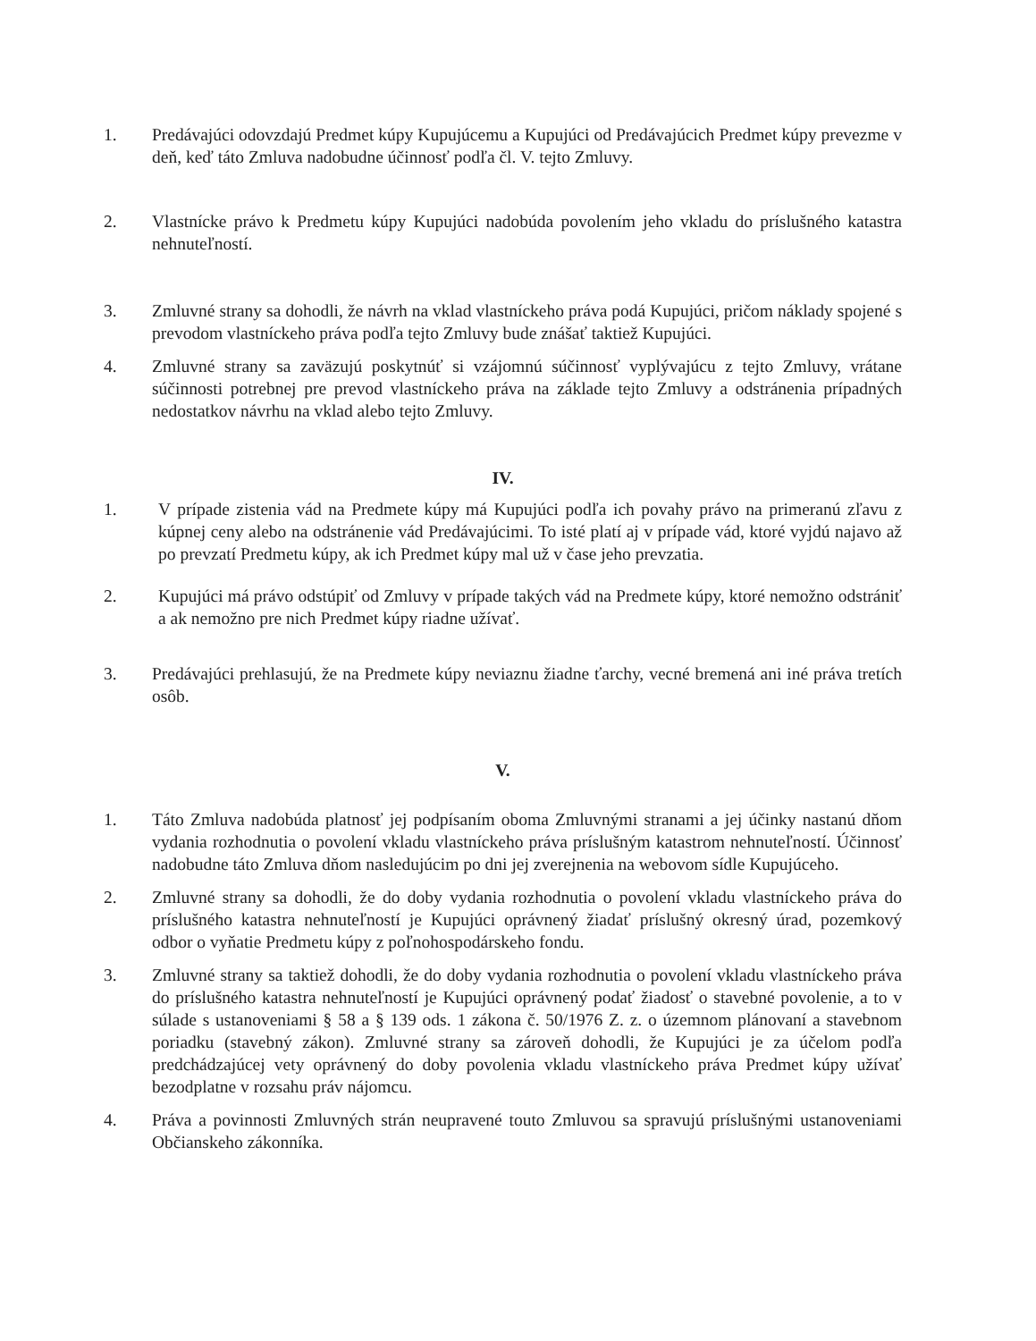1. Predávajúci odovzdajú Predmet kúpy Kupujúcemu a Kupujúci od Predávajúcich Predmet kúpy prevezme v deň, keď táto Zmluva nadobudne účinnosť podľa čl. V. tejto Zmluvy.
2. Vlastnícke právo k Predmetu kúpy Kupujúci nadobúda povolením jeho vkladu do príslušného katastra nehnuteľností.
3. Zmluvné strany sa dohodli, že návrh na vklad vlastníckeho práva podá Kupujúci, pričom náklady spojené s prevodom vlastníckeho práva podľa tejto Zmluvy bude znášať taktiež Kupujúci.
4. Zmluvné strany sa zaväzujú poskytnúť si vzájomnú súčinnosť vyplývajúcu z tejto Zmluvy, vrátane súčinnosti potrebnej pre prevod vlastníckeho práva na základe tejto Zmluvy a odstránenia prípadných nedostatkov návrhu na vklad alebo tejto Zmluvy.
IV.
1. V prípade zistenia vád na Predmete kúpy má Kupujúci podľa ich povahy právo na primeranú zľavu z kúpnej ceny alebo na odstránenie vád Predávajúcimi. To isté platí aj v prípade vád, ktoré vyjdú najavo až po prevzatí Predmetu kúpy, ak ich Predmet kúpy mal už v čase jeho prevzatia.
2. Kupujúci má právo odstúpiť od Zmluvy v prípade takých vád na Predmete kúpy, ktoré nemožno odstrániť a ak nemožno pre nich Predmet kúpy riadne užívať.
3. Predávajúci prehlasujú, že na Predmete kúpy neviaznu žiadne ťarchy, vecné bremená ani iné práva tretích osôb.
V.
1. Táto Zmluva nadobúda platnosť jej podpísaním oboma Zmluvnými stranami a jej účinky nastanú dňom vydania rozhodnutia o povolení vkladu vlastníckeho práva príslušným katastrom nehnuteľností. Účinnosť nadobudne táto Zmluva dňom nasledujúcim po dni jej zverejnenia na webovom sídle Kupujúceho.
2. Zmluvné strany sa dohodli, že do doby vydania rozhodnutia o povolení vkladu vlastníckeho práva do príslušného katastra nehnuteľností je Kupujúci oprávnený žiadať príslušný okresný úrad, pozemkový odbor o vyňatie Predmetu kúpy z poľnohospodárskeho fondu.
3. Zmluvné strany sa taktiež dohodli, že do doby vydania rozhodnutia o povolení vkladu vlastníckeho práva do príslušného katastra nehnuteľností je Kupujúci oprávnený podať žiadosť o stavebné povolenie, a to v súlade s ustanoveniami § 58 a § 139 ods. 1 zákona č. 50/1976 Z. z. o územnom plánovaní a stavebnom poriadku (stavebný zákon). Zmluvné strany sa zároveň dohodli, že Kupujúci je za účelom podľa predchádzajúcej vety oprávnený do doby povolenia vkladu vlastníckeho práva Predmet kúpy užívať bezodplatne v rozsahu práv nájomcu.
4. Práva a povinnosti Zmluvných strán neupravené touto Zmluvou sa spravujú príslušnými ustanoveniami Občianskeho zákonníka.